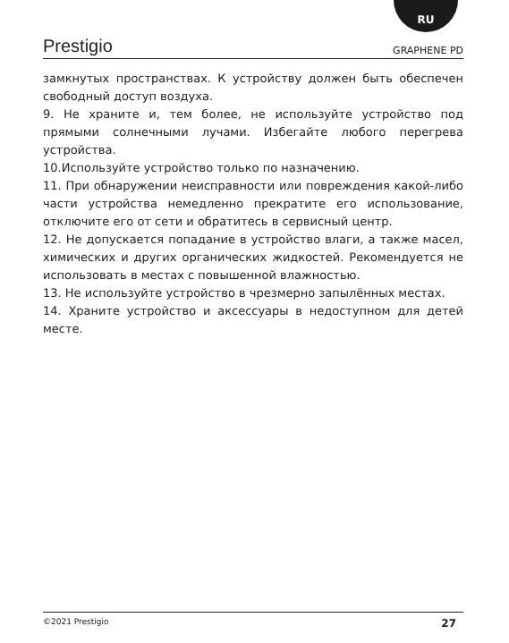RU
Prestigio GRAPHENE PD
замкнутых пространствах. К устройству должен быть обеспечен свободный доступ воздуха.
9. Не храните и, тем более, не используйте устройство под прямыми солнечными лучами. Избегайте любого перегрева устройства.
10.Используйте устройство только по назначению.
11. При обнаружении неисправности или повреждения какой-либо части устройства немедленно прекратите его использование, отключите его от сети и обратитесь в сервисный центр.
12. Не допускается попадание в устройство влаги, а также масел, химических и других органических жидкостей. Рекомендуется не использовать в местах с повышенной влажностью.
13. Не используйте устройство в чрезмерно запылённых местах.
14. Храните устройство и аксессуары в недоступном для детей месте.
©2021 Prestigio 27